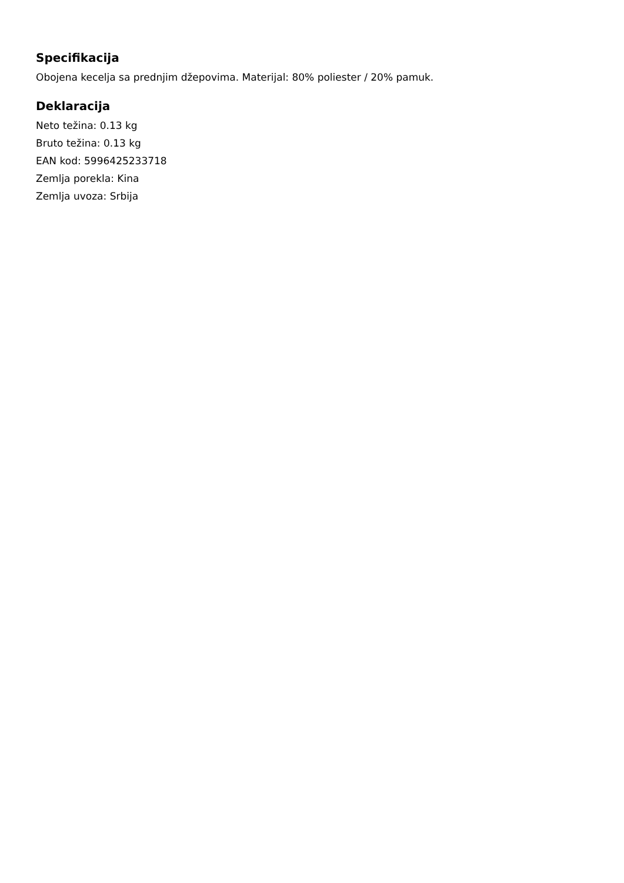Specifikacija
Obojena kecelja sa prednjim džepovima. Materijal: 80% poliester / 20% pamuk.
Deklaracija
Neto težina: 0.13 kg
Bruto težina: 0.13 kg
EAN kod: 5996425233718
Zemlja porekla: Kina
Zemlja uvoza: Srbija